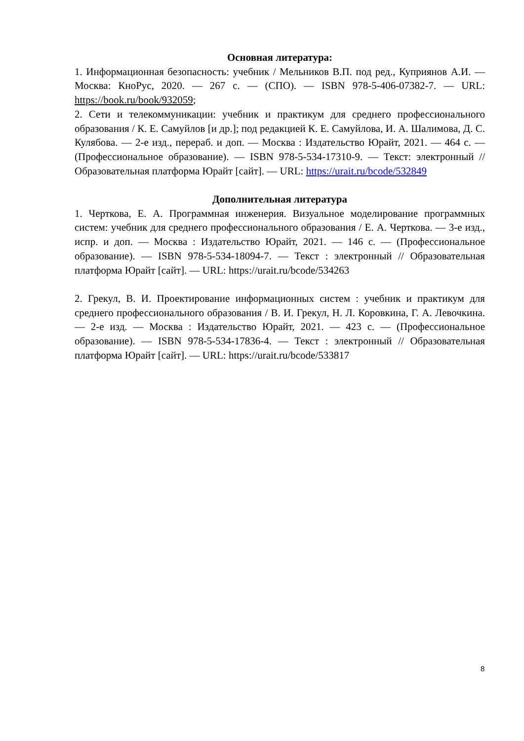Основная литература:
1. Информационная безопасность: учебник / Мельников В.П. под ред., Куприянов А.И. — Москва: КноРус, 2020. — 267 с. — (СПО). — ISBN 978-5-406-07382-7. — URL: https://book.ru/book/932059;
2. Сети и телекоммуникации: учебник и практикум для среднего профессионального образования / К. Е. Самуйлов [и др.]; под редакцией К. Е. Самуйлова, И. А. Шалимова, Д. С. Кулябова. — 2-е изд., перераб. и доп. — Москва : Издательство Юрайт, 2021. — 464 с. — (Профессиональное образование). — ISBN 978-5-534-17310-9. — Текст: электронный // Образовательная платформа Юрайт [сайт]. — URL: https://urait.ru/bcode/532849
Дополнительная литература
1. Черткова, Е. А. Программная инженерия. Визуальное моделирование программных систем: учебник для среднего профессионального образования / Е. А. Черткова. — 3-е изд., испр. и доп. — Москва : Издательство Юрайт, 2021. — 146 с. — (Профессиональное образование). — ISBN 978-5-534-18094-7. — Текст : электронный // Образовательная платформа Юрайт [сайт]. — URL: https://urait.ru/bcode/534263
2. Грекул, В. И. Проектирование информационных систем : учебник и практикум для среднего профессионального образования / В. И. Грекул, Н. Л. Коровкина, Г. А. Левочкина. — 2-е изд. — Москва : Издательство Юрайт, 2021. — 423 с. — (Профессиональное образование). — ISBN 978-5-534-17836-4. — Текст : электронный // Образовательная платформа Юрайт [сайт]. — URL: https://urait.ru/bcode/533817
8